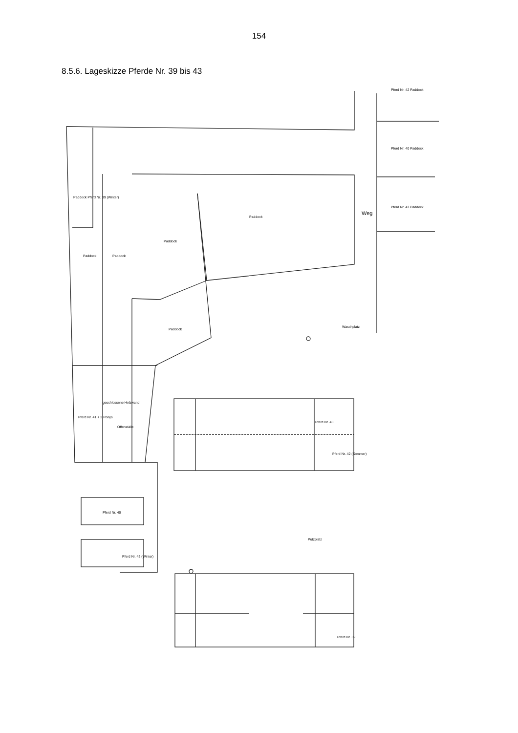154
8.5.6. Lageskizze Pferde Nr. 39 bis 43
Weg
Waschplatz
Putzplatz
Paddock Paddock
Paddock
Paddock
Paddock
Paddock Pferd Nr. 39 (Winter)
Pferd Nr. 42 Paddock
Pferd Nr. 40 Paddock
Pferd Nr. 43 Paddock
Pferd Nr. 41 + 2 Ponys
geschlossene Holzwand
Offenställe
Pferd Nr. 43
Pferd Nr. 42 (Sommer)
Pferd Nr. 40
Pferd Nr. 42 (Winter)
Pferd Nr. 39